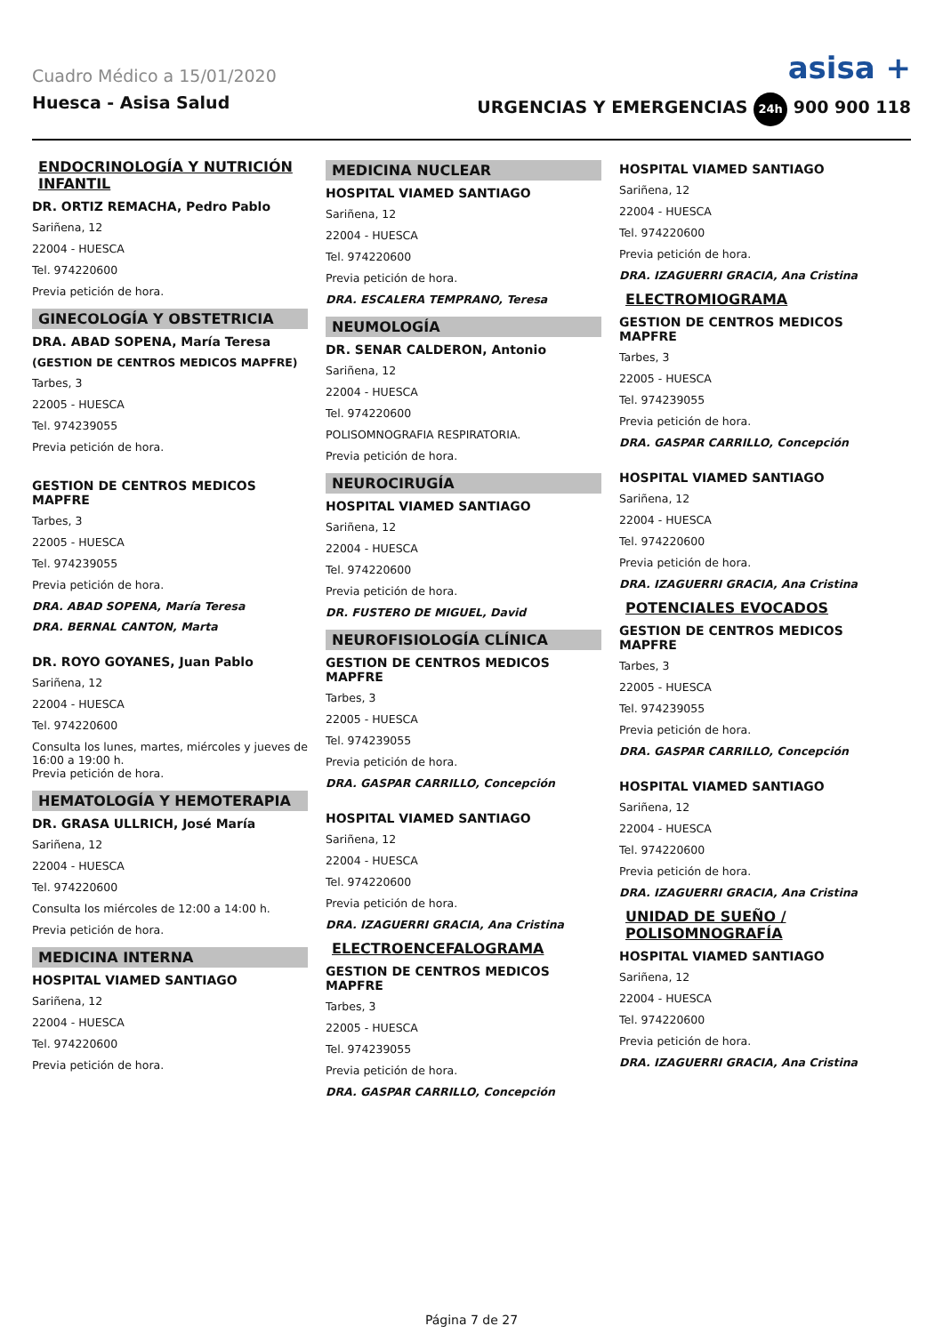Cuadro Médico a 15/01/2020
asisa +
Huesca - Asisa Salud URGENCIAS Y EMERGENCIAS 24h 900 900 118
ENDOCRINOLOGÍA Y NUTRICIÓN INFANTIL
DR. ORTIZ REMACHA, Pedro Pablo
Sariñena, 12
22004 - HUESCA
Tel. 974220600
Previa petición de hora.
GINECOLOGÍA Y OBSTETRICIA
DRA. ABAD SOPENA, María Teresa
(GESTION DE CENTROS MEDICOS MAPFRE)
Tarbes, 3
22005 - HUESCA
Tel. 974239055
Previa petición de hora.
GESTION DE CENTROS MEDICOS MAPFRE
Tarbes, 3
22005 - HUESCA
Tel. 974239055
Previa petición de hora.
DRA. ABAD SOPENA, María Teresa
DRA. BERNAL CANTON, Marta
DR. ROYO GOYANES, Juan Pablo
Sariñena, 12
22004 - HUESCA
Tel. 974220600
Consulta los lunes, martes, miércoles y jueves de 16:00 a 19:00 h.
Previa petición de hora.
HEMATOLOGÍA Y HEMOTERAPIA
DR. GRASA ULLRICH, José María
Sariñena, 12
22004 - HUESCA
Tel. 974220600
Consulta los miércoles de 12:00 a 14:00 h.
Previa petición de hora.
MEDICINA INTERNA
HOSPITAL VIAMED SANTIAGO
Sariñena, 12
22004 - HUESCA
Tel. 974220600
Previa petición de hora.
MEDICINA NUCLEAR
HOSPITAL VIAMED SANTIAGO
Sariñena, 12
22004 - HUESCA
Tel. 974220600
Previa petición de hora.
DRA. ESCALERA TEMPRANO, Teresa
NEUMOLOGÍA
DR. SENAR CALDERON, Antonio
Sariñena, 12
22004 - HUESCA
Tel. 974220600
POLISOMNOGRAFIA RESPIRATORIA.
Previa petición de hora.
NEUROCIRUGÍA
HOSPITAL VIAMED SANTIAGO
Sariñena, 12
22004 - HUESCA
Tel. 974220600
Previa petición de hora.
DR. FUSTERO DE MIGUEL, David
NEUROFISIOLOGÍA CLÍNICA
GESTION DE CENTROS MEDICOS MAPFRE
Tarbes, 3
22005 - HUESCA
Tel. 974239055
Previa petición de hora.
DRA. GASPAR CARRILLO, Concepción
HOSPITAL VIAMED SANTIAGO
Sariñena, 12
22004 - HUESCA
Tel. 974220600
Previa petición de hora.
DRA. IZAGUERRI GRACIA, Ana Cristina
ELECTROENCEFALOGRAMA
GESTION DE CENTROS MEDICOS MAPFRE
Tarbes, 3
22005 - HUESCA
Tel. 974239055
Previa petición de hora.
DRA. GASPAR CARRILLO, Concepción
HOSPITAL VIAMED SANTIAGO
Sariñena, 12
22004 - HUESCA
Tel. 974220600
Previa petición de hora.
DRA. IZAGUERRI GRACIA, Ana Cristina
ELECTROMIOGRAMA
GESTION DE CENTROS MEDICOS MAPFRE
Tarbes, 3
22005 - HUESCA
Tel. 974239055
Previa petición de hora.
DRA. GASPAR CARRILLO, Concepción
HOSPITAL VIAMED SANTIAGO
Sariñena, 12
22004 - HUESCA
Tel. 974220600
Previa petición de hora.
DRA. IZAGUERRI GRACIA, Ana Cristina
POTENCIALES EVOCADOS
GESTION DE CENTROS MEDICOS MAPFRE
Tarbes, 3
22005 - HUESCA
Tel. 974239055
Previa petición de hora.
DRA. GASPAR CARRILLO, Concepción
HOSPITAL VIAMED SANTIAGO
Sariñena, 12
22004 - HUESCA
Tel. 974220600
Previa petición de hora.
DRA. IZAGUERRI GRACIA, Ana Cristina
UNIDAD DE SUEÑO / POLISOMNOGRAFÍA
HOSPITAL VIAMED SANTIAGO
Sariñena, 12
22004 - HUESCA
Tel. 974220600
Previa petición de hora.
DRA. IZAGUERRI GRACIA, Ana Cristina
Página 7 de 27